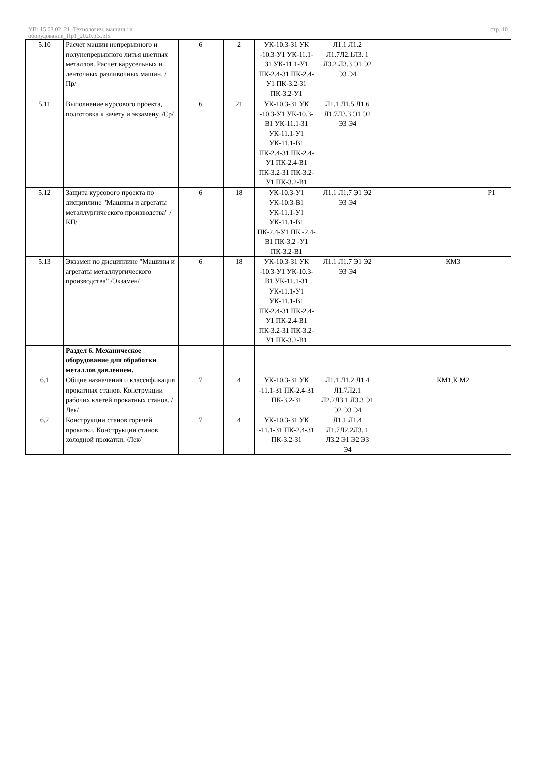УП: 15.03.02_21_Технологич. машины и
оборудование_Пр1_2020.plx.plx
стр. 10
| 5.10 | Расчет машин непрерывного и полунепрерывного литья цветных металлов. Расчет карусельных и ленточных разливочных машин. /Пр/ | 6 | 2 | УК-10.3-З1 УК -10.3-У1 УК-11.1-З1 УК-11.1-У1 ПК-2.4-З1 ПК-2.4-У1 ПК-3.2-З1 ПК-3.2-У1 | Л1.1 Л1.2 Л1.7Л2.1Л3. 1 Л3.2 Л3.3 Э1 Э2 Э3 Э4 | | | |
| 5.11 | Выполнение курсового проекта, подготовка к зачету и экзамену. /Ср/ | 6 | 21 | УК-10.3-З1 УК -10.3-У1 УК-10.3-В1 УК-11.1-З1 УК-11.1-У1 УК-11.1-В1 ПК-2.4-З1 ПК-2.4-У1 ПК-2.4-В1 ПК-3.2-З1 ПК-3.2-У1 ПК-3.2-В1 | Л1.1 Л1.5 Л1.6 Л1.7Л3.3 Э1 Э2 Э3 Э4 | | | |
| 5.12 | Защита курсового проекта по дисциплине "Машины и агрегаты металлургического производства" /КП/ | 6 | 18 | УК-10.3-У1 УК-10.3-В1 УК-11.1-У1 УК-11.1-В1 ПК-2.4-У1 ПК -2.4-В1 ПК-3.2 -У1 ПК-3.2-В1 | Л1.1 Л1.7 Э1 Э2 Э3 Э4 | | | Р1 |
| 5.13 | Экзамен по дисциплине "Машины и агрегаты металлургического производства" /Экзамен/ | 6 | 18 | УК-10.3-З1 УК -10.3-У1 УК-10.3-В1 УК-11.1-З1 УК-11.1-У1 УК-11.1-В1 ПК-2.4-З1 ПК-2.4-У1 ПК-2.4-В1 ПК-3.2-З1 ПК-3.2-У1 ПК-3.2-В1 | Л1.1 Л1.7 Э1 Э2 Э3 Э4 | | КМ3 | |
| | Раздел 6. Механическое оборудование для обработки металлов давлением. | | | | | | | |
| 6.1 | Общие назначения и классификация прокатных станов. Конструкции рабочих клетей прокатных станов. /Лек/ | 7 | 4 | УК-10.3-З1 УК -11.1-З1 ПК-2.4-З1 ПК-3.2-З1 | Л1.1 Л1.2 Л1.4 Л1.7Л2.1 Л2.2Л3.1 Л3.3 Э1 Э2 Э3 Э4 | | КМ1,К М2 | |
| 6.2 | Конструкции станов горячей прокатки. Конструкции станов холодной прокатки. /Лек/ | 7 | 4 | УК-10.3-З1 УК -11.1-З1 ПК-2.4-З1 ПК-3.2-З1 | Л1.1 Л1.4 Л1.7Л2.2Л3. 1 Л3.2 Э1 Э2 Э3 Э4 | | | |